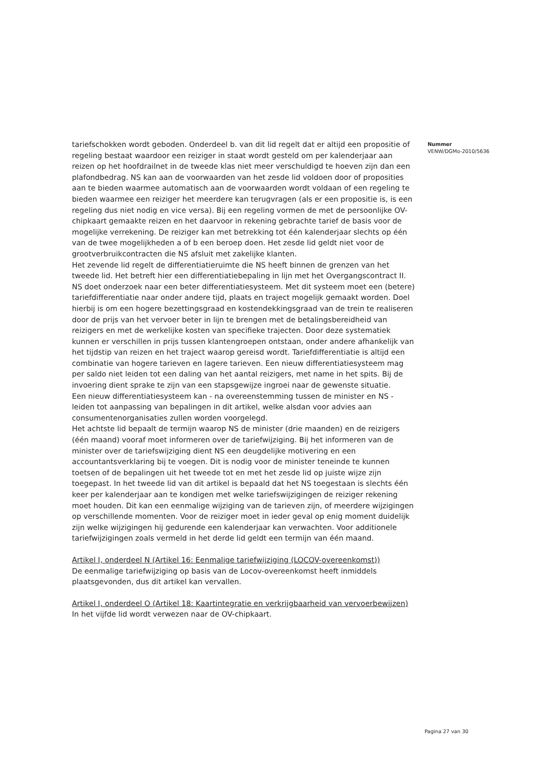tariefschokken wordt geboden. Onderdeel b. van dit lid regelt dat er altijd een propositie of regeling bestaat waardoor een reiziger in staat wordt gesteld om per kalenderjaar aan reizen op het hoofdrailnet in de tweede klas niet meer verschuldigd te hoeven zijn dan een plafondbedrag. NS kan aan de voorwaarden van het zesde lid voldoen door of proposities aan te bieden waarmee automatisch aan de voorwaarden wordt voldaan of een regeling te bieden waarmee een reiziger het meerdere kan terugvragen (als er een propositie is, is een regeling dus niet nodig en vice versa). Bij een regeling vormen de met de persoonlijke OV-chipkaart gemaakte reizen en het daarvoor in rekening gebrachte tarief de basis voor de mogelijke verrekening. De reiziger kan met betrekking tot één kalenderjaar slechts op één van de twee mogelijkheden a of b een beroep doen. Het zesde lid geldt niet voor de grootverbruikcontracten die NS afsluit met zakelijke klanten.
Het zevende lid regelt de differentiatieruimte die NS heeft binnen de grenzen van het tweede lid. Het betreft hier een differentiatiebepaling in lijn met het Overgangscontract II. NS doet onderzoek naar een beter differentiatiesysteem. Met dit systeem moet een (betere) tariefdifferentiatie naar onder andere tijd, plaats en traject mogelijk gemaakt worden. Doel hierbij is om een hogere bezettingsgraad en kostendekkingsgraad van de trein te realiseren door de prijs van het vervoer beter in lijn te brengen met de betalingsbereidheid van reizigers en met de werkelijke kosten van specifieke trajecten. Door deze systematiek kunnen er verschillen in prijs tussen klantengroepen ontstaan, onder andere afhankelijk van het tijdstip van reizen en het traject waarop gereisd wordt. Tariefdifferentiatie is altijd een combinatie van hogere tarieven en lagere tarieven. Een nieuw differentiatiesysteem mag per saldo niet leiden tot een daling van het aantal reizigers, met name in het spits. Bij de invoering dient sprake te zijn van een stapsgewijze ingroei naar de gewenste situatie.
Een nieuw differentiatiesysteem kan - na overeenstemming tussen de minister en NS - leiden tot aanpassing van bepalingen in dit artikel, welke alsdan voor advies aan consumentenorganisaties zullen worden voorgelegd.
Het achtste lid bepaalt de termijn waarop NS de minister (drie maanden) en de reizigers (één maand) vooraf moet informeren over de tariefwijziging. Bij het informeren van de minister over de tariefswijziging dient NS een deugdelijke motivering en een accountantsverklaring bij te voegen. Dit is nodig voor de minister teneinde te kunnen toetsen of de bepalingen uit het tweede tot en met het zesde lid op juiste wijze zijn toegepast. In het tweede lid van dit artikel is bepaald dat het NS toegestaan is slechts één keer per kalenderjaar aan te kondigen met welke tariefswijzigingen de reiziger rekening moet houden. Dit kan een eenmalige wijziging van de tarieven zijn, of meerdere wijzigingen op verschillende momenten. Voor de reiziger moet in ieder geval op enig moment duidelijk zijn welke wijzigingen hij gedurende een kalenderjaar kan verwachten. Voor additionele tariefwijzigingen zoals vermeld in het derde lid geldt een termijn van één maand.
Artikel I, onderdeel N (Artikel 16: Eenmalige tariefwijziging (LOCOV-overeenkomst))
De eenmalige tariefwijziging op basis van de Locov-overeenkomst heeft inmiddels plaatsgevonden, dus dit artikel kan vervallen.
Artikel I, onderdeel O (Artikel 18: Kaartintegratie en verkrijgbaarheid van vervoerbewijzen)
In het vijfde lid wordt verwezen naar de OV-chipkaart.
Nummer
VENW/DGMo-2010/5636
Pagina 27 van 30